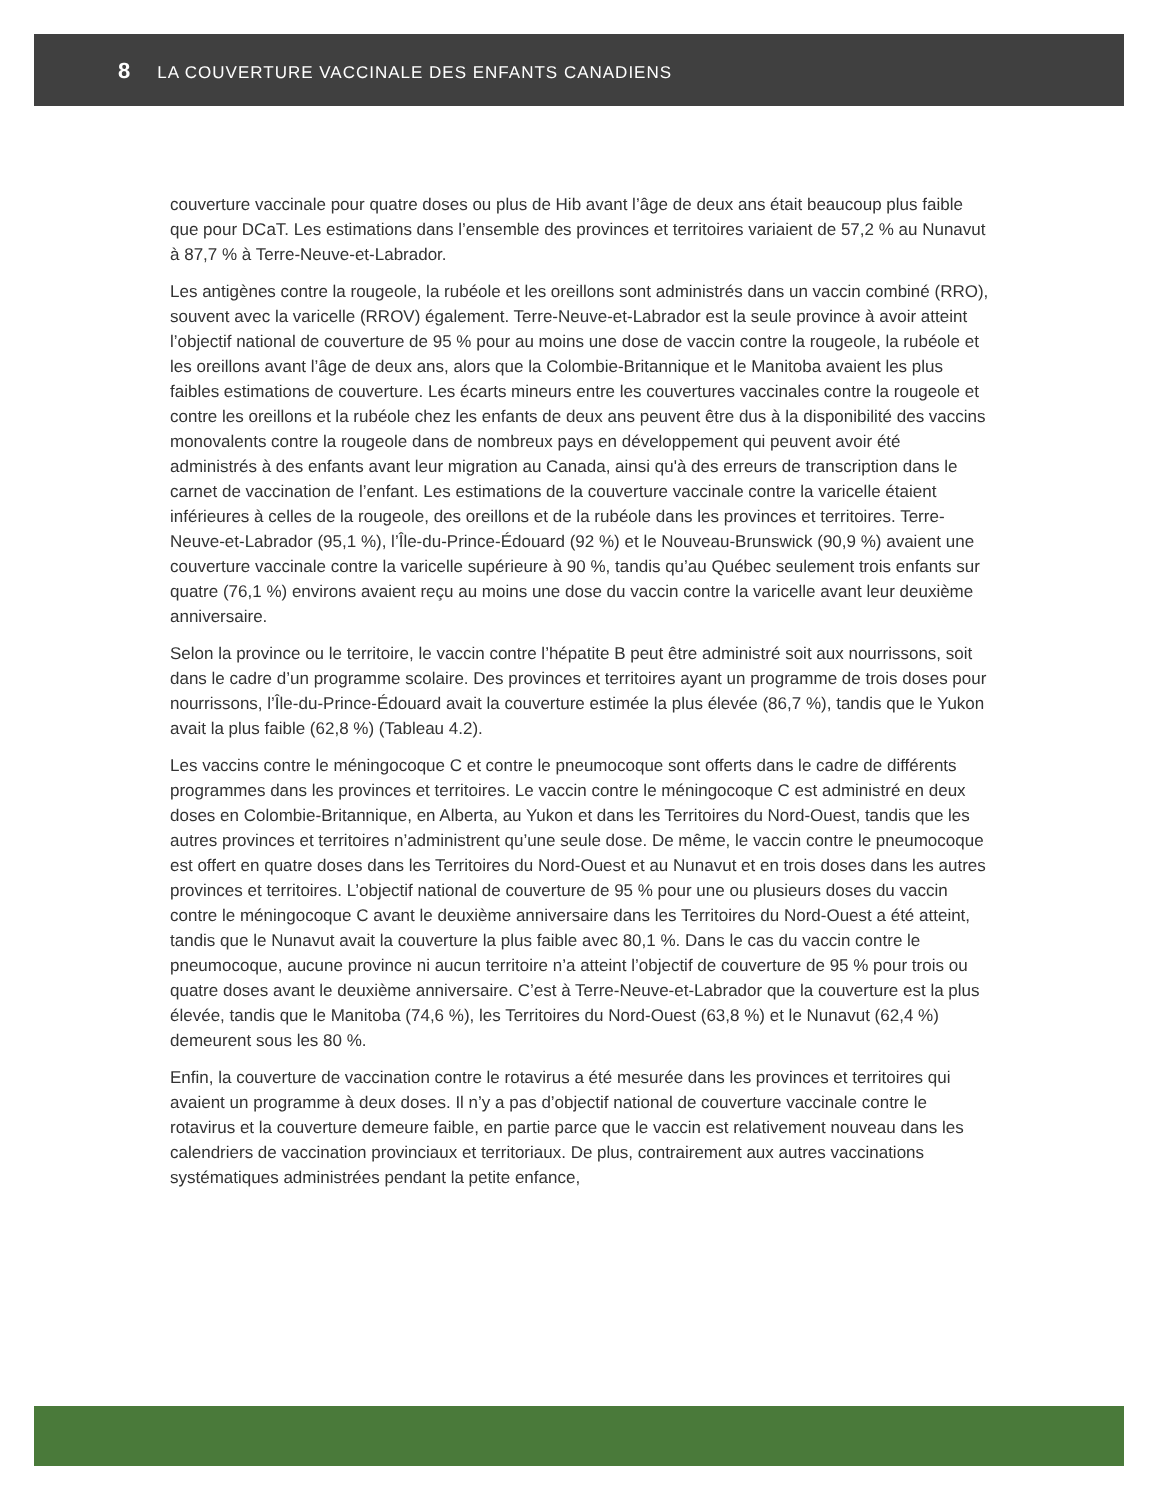8 LA COUVERTURE VACCINALE DES ENFANTS CANADIENS
couverture vaccinale pour quatre doses ou plus de Hib avant l’âge de deux ans était beaucoup plus faible que pour DCaT. Les estimations dans l’ensemble des provinces et territoires variaient de 57,2 % au Nunavut à 87,7 % à Terre-Neuve-et-Labrador.
Les antigènes contre la rougeole, la rubéole et les oreillons sont administrés dans un vaccin combiné (RRO), souvent avec la varicelle (RROV) également. Terre-Neuve-et-Labrador est la seule province à avoir atteint l’objectif national de couverture de 95 % pour au moins une dose de vaccin contre la rougeole, la rubéole et les oreillons avant l’âge de deux ans, alors que la Colombie-Britannique et le Manitoba avaient les plus faibles estimations de couverture. Les écarts mineurs entre les couvertures vaccinales contre la rougeole et contre les oreillons et la rubéole chez les enfants de deux ans peuvent être dus à la disponibilité des vaccins monovalents contre la rougeole dans de nombreux pays en développement qui peuvent avoir été administrés à des enfants avant leur migration au Canada, ainsi qu'à des erreurs de transcription dans le carnet de vaccination de l’enfant. Les estimations de la couverture vaccinale contre la varicelle étaient inférieures à celles de la rougeole, des oreillons et de la rubéole dans les provinces et territoires. Terre-Neuve-et-Labrador (95,1 %), l’Île-du-Prince-Édouard (92 %) et le Nouveau-Brunswick (90,9 %) avaient une couverture vaccinale contre la varicelle supérieure à 90 %, tandis qu’au Québec seulement trois enfants sur quatre (76,1 %) environs avaient reçu au moins une dose du vaccin contre la varicelle avant leur deuxième anniversaire.
Selon la province ou le territoire, le vaccin contre l’hépatite B peut être administré soit aux nourrissons, soit dans le cadre d’un programme scolaire. Des provinces et territoires ayant un programme de trois doses pour nourrissons, l’Île-du-Prince-Édouard avait la couverture estimée la plus élevée (86,7 %), tandis que le Yukon avait la plus faible (62,8 %) (Tableau 4.2).
Les vaccins contre le méningocoque C et contre le pneumocoque sont offerts dans le cadre de différents programmes dans les provinces et territoires. Le vaccin contre le méningocoque C est administré en deux doses en Colombie-Britannique, en Alberta, au Yukon et dans les Territoires du Nord-Ouest, tandis que les autres provinces et territoires n’administrent qu’une seule dose. De même, le vaccin contre le pneumocoque est offert en quatre doses dans les Territoires du Nord-Ouest et au Nunavut et en trois doses dans les autres provinces et territoires. L’objectif national de couverture de 95 % pour une ou plusieurs doses du vaccin contre le méningocoque C avant le deuxième anniversaire dans les Territoires du Nord-Ouest a été atteint, tandis que le Nunavut avait la couverture la plus faible avec 80,1 %. Dans le cas du vaccin contre le pneumocoque, aucune province ni aucun territoire n’a atteint l’objectif de couverture de 95 % pour trois ou quatre doses avant le deuxième anniversaire. C’est à Terre-Neuve-et-Labrador que la couverture est la plus élevée, tandis que le Manitoba (74,6 %), les Territoires du Nord-Ouest (63,8 %) et le Nunavut (62,4 %) demeurent sous les 80 %.
Enfin, la couverture de vaccination contre le rotavirus a été mesurée dans les provinces et territoires qui avaient un programme à deux doses. Il n’y a pas d’objectif national de couverture vaccinale contre le rotavirus et la couverture demeure faible, en partie parce que le vaccin est relativement nouveau dans les calendriers de vaccination provinciaux et territoriaux. De plus, contrairement aux autres vaccinations systématiques administrées pendant la petite enfance,